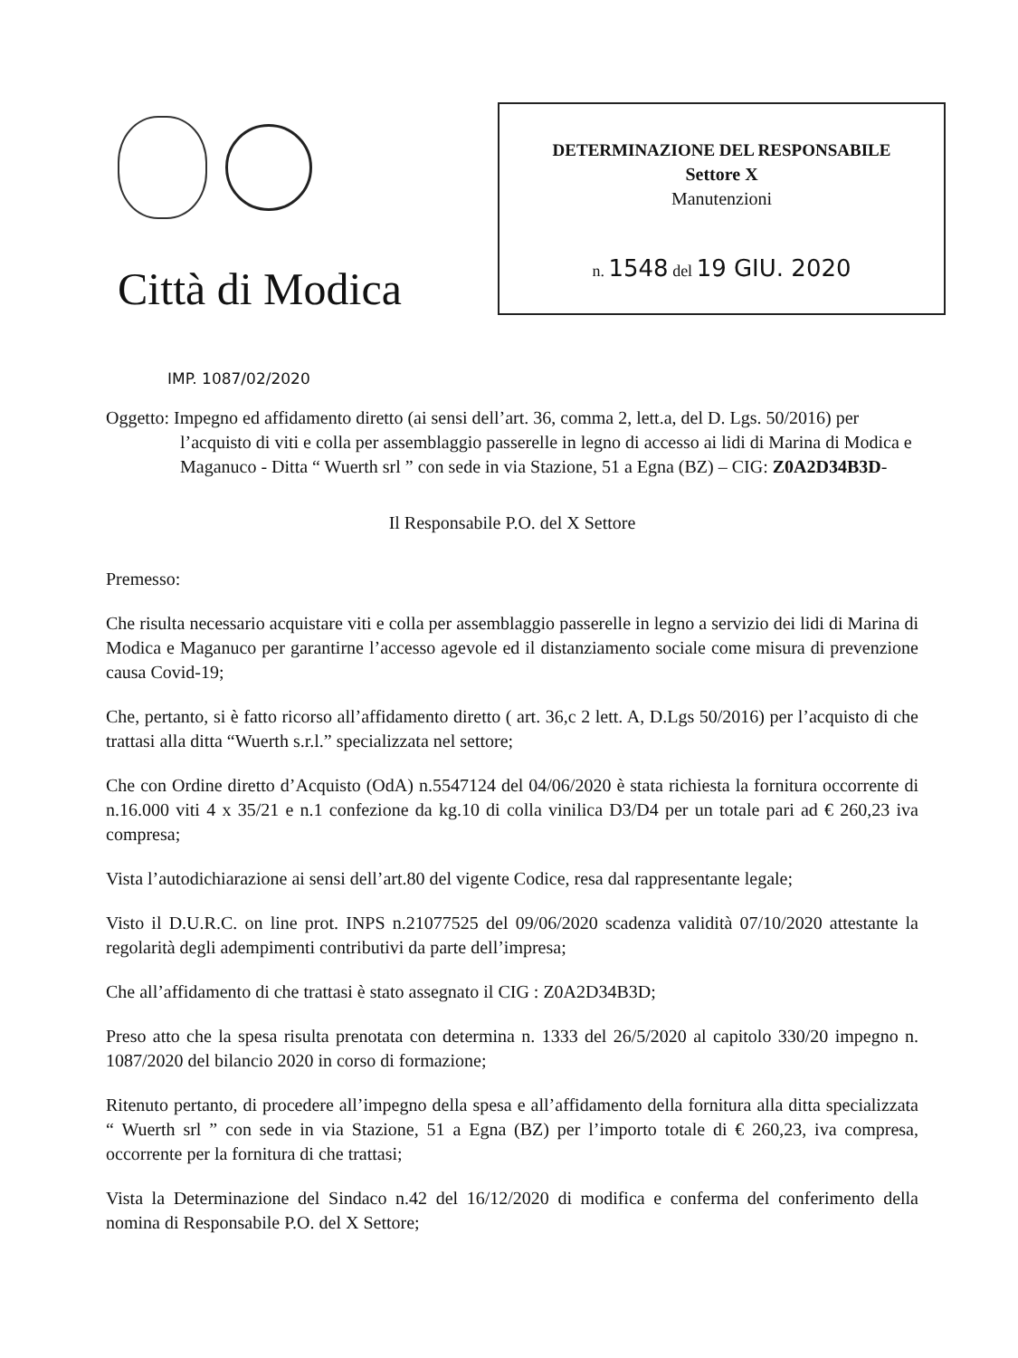Città di Modica
DETERMINAZIONE DEL RESPONSABILE
Settore X
Manutenzioni
n. 1548 del 19 GIU. 2020
IMP. 1087/02/2020
Oggetto: Impegno ed affidamento diretto (ai sensi dell’art. 36, comma 2, lett.a, del D. Lgs. 50/2016) per l’acquisto di viti e colla per assemblaggio passerelle in legno di accesso ai lidi di Marina di Modica e Maganuco - Ditta “ Wuerth srl ” con sede in via Stazione, 51 a Egna (BZ) – CIG: Z0A2D34B3D-
Il Responsabile P.O. del X Settore
Premesso:
Che risulta necessario acquistare viti e colla per assemblaggio passerelle in legno a servizio dei lidi di Marina di Modica e Maganuco per garantirne l’accesso agevole ed il distanziamento sociale come misura di prevenzione causa Covid-19;
Che, pertanto, si è fatto ricorso all’affidamento diretto ( art. 36,c 2 lett. A, D.Lgs 50/2016) per l’acquisto di che trattasi alla ditta “Wuerth s.r.l.” specializzata nel settore;
Che con Ordine diretto d’Acquisto (OdA) n.5547124 del 04/06/2020 è stata richiesta la fornitura occorrente di n.16.000 viti 4 x 35/21 e n.1 confezione da kg.10 di colla vinilica D3/D4 per un totale pari ad € 260,23 iva compresa;
Vista l’autodichiarazione ai sensi dell’art.80 del vigente Codice, resa dal rappresentante legale;
Visto il D.U.R.C. on line prot. INPS n.21077525 del 09/06/2020 scadenza validità 07/10/2020 attestante la regolarità degli adempimenti contributivi da parte dell’impresa;
Che all’affidamento di che trattasi è stato assegnato il CIG : Z0A2D34B3D;
Preso atto che la spesa risulta prenotata con determina n. 1333 del 26/5/2020 al capitolo 330/20 impegno n. 1087/2020 del bilancio 2020 in corso di formazione;
Ritenuto pertanto, di procedere all’impegno della spesa e all’affidamento della fornitura alla ditta specializzata “ Wuerth srl ” con sede in via Stazione, 51 a Egna (BZ) per l’importo totale di € 260,23, iva compresa, occorrente per la fornitura di che trattasi;
Vista la Determinazione del Sindaco n.42 del 16/12/2020 di modifica e conferma del conferimento della nomina di Responsabile P.O. del X Settore;